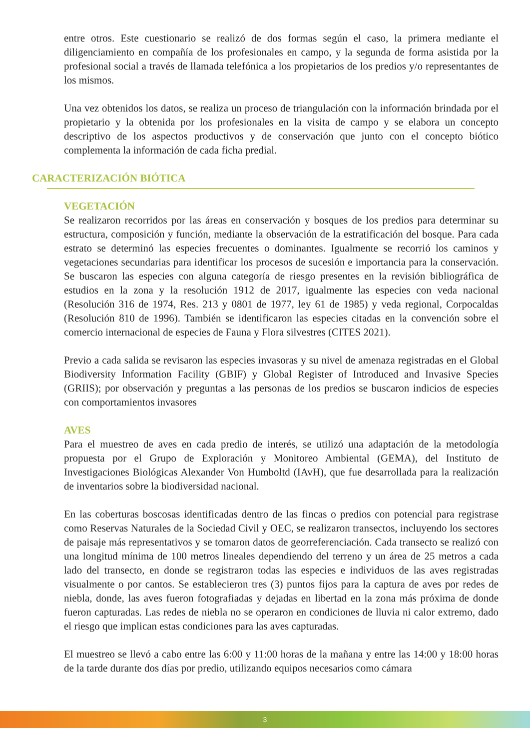entre otros. Este cuestionario se realizó de dos formas según el caso, la primera mediante el diligenciamiento en compañía de los profesionales en campo, y la segunda de forma asistida por la profesional social a través de llamada telefónica a los propietarios de los predios y/o representantes de los mismos.
Una vez obtenidos los datos, se realiza un proceso de triangulación con la información brindada por el propietario y la obtenida por los profesionales en la visita de campo y se elabora un concepto descriptivo de los aspectos productivos y de conservación que junto con el concepto biótico complementa la información de cada ficha predial.
CARACTERIZACIÓN BIÓTICA
VEGETACIÓN
Se realizaron recorridos por las áreas en conservación y bosques de los predios para determinar su estructura, composición y función, mediante la observación de la estratificación del bosque. Para cada estrato se determinó las especies frecuentes o dominantes. Igualmente se recorrió los caminos y vegetaciones secundarias para identificar los procesos de sucesión e importancia para la conservación. Se buscaron las especies con alguna categoría de riesgo presentes en la revisión bibliográfica de estudios en la zona y la resolución 1912 de 2017, igualmente las especies con veda nacional (Resolución 316 de 1974, Res. 213 y 0801 de 1977, ley 61 de 1985) y veda regional, Corpocaldas (Resolución 810 de 1996). También se identificaron las especies citadas en la convención sobre el comercio internacional de especies de Fauna y Flora silvestres (CITES 2021).
Previo a cada salida se revisaron las especies invasoras y su nivel de amenaza registradas en el Global Biodiversity Information Facility (GBIF) y Global Register of Introduced and Invasive Species (GRIIS); por observación y preguntas a las personas de los predios se buscaron indicios de especies con comportamientos invasores
AVES
Para el muestreo de aves en cada predio de interés, se utilizó una adaptación de la metodología propuesta por el Grupo de Exploración y Monitoreo Ambiental (GEMA), del Instituto de Investigaciones Biológicas Alexander Von Humboltd (IAvH), que fue desarrollada para la realización de inventarios sobre la biodiversidad nacional.
En las coberturas boscosas identificadas dentro de las fincas o predios con potencial para registrase como Reservas Naturales de la Sociedad Civil y OEC, se realizaron transectos, incluyendo los sectores de paisaje más representativos y se tomaron datos de georreferenciación. Cada transecto se realizó con una longitud mínima de 100 metros lineales dependiendo del terreno y un área de 25 metros a cada lado del transecto, en donde se registraron todas las especies e individuos de las aves registradas visualmente o por cantos. Se establecieron tres (3) puntos fijos para la captura de aves por redes de niebla, donde, las aves fueron fotografiadas y dejadas en libertad en la zona más próxima de donde fueron capturadas. Las redes de niebla no se operaron en condiciones de lluvia ni calor extremo, dado el riesgo que implican estas condiciones para las aves capturadas.
El muestreo se llevó a cabo entre las 6:00 y 11:00 horas de la mañana y entre las 14:00 y 18:00 horas de la tarde durante dos días por predio, utilizando equipos necesarios como cámara
3